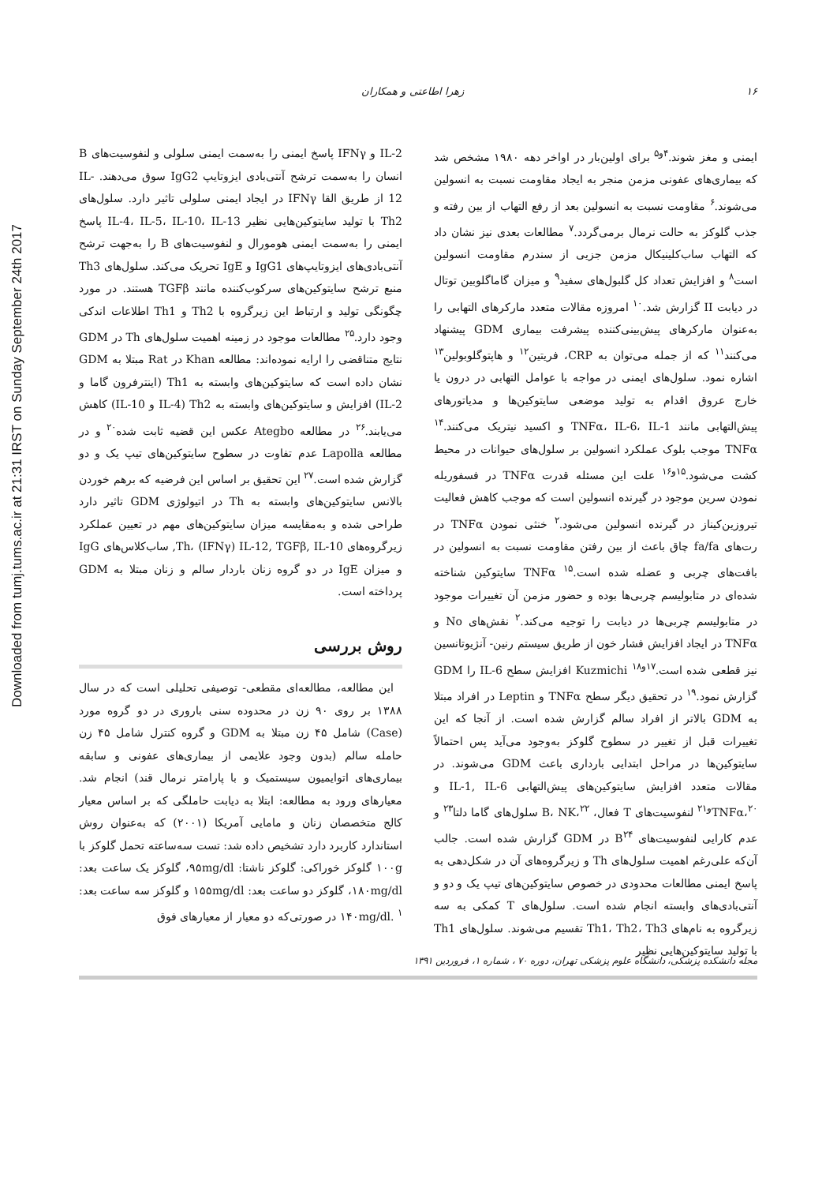Downloaded from tumj.tums.ac.ir at 21:31 IRST on Sunday September 24th 2017
۱۶ زهرا اطاعتی و همکاران
ایمنی و مغز شوند.<sup>۴و۵</sup> برای اولین‌بار در اواخر دهه ۱۹۸۰ مشخص شد که بیماری‌های عفونی مزمن منجر به ایجاد مقاومت نسبت به انسولین می‌شوند.<sup>۶</sup> مقاومت نسبت به انسولین بعد از رفع التهاب از بین رفته و جذب گلوکز به حالت نرمال برمی‌گردد.<sup>۷</sup> مطالعات بعدی نیز نشان داد که التهاب ساب‌کلینیکال مزمن جزیی از سندرم مقاومت انسولین است<sup>۸</sup> و افزایش تعداد کل گلبول‌های سفید<sup>۹</sup> و میزان گاماگلوبین توتال در دیابت II گزارش شد.<sup>۱۰</sup> امروزه مقالات متعدد مارکرهای التهابی را به‌عنوان مارکرهای پیش‌بینی‌کننده پیشرفت بیماری GDM پیشنهاد می‌کنند<sup>۱۱</sup> که از جمله می‌توان به CRP، فریتین<sup>۱۲</sup> و هاپتوگلوبولین<sup>۱۳</sup> اشاره نمود. سلول‌های ایمنی در مواجه با عوامل التهابی در درون یا خارج عروق اقدام به تولید موضعی سایتوکین‌ها و مدیاتورهای پیش‌التهابی مانند TNFα، IL-6، IL-1 و اکسید نیتریک می‌کنند.<sup>۱۴</sup> TNFα موجب بلوک عملکرد انسولین بر سلول‌های حیوانات در محیط کشت می‌شود.<sup>۱۵و۱۶</sup> علت این مسئله قدرت TNFα در فسفوریله نمودن سرین موجود در گیرنده انسولین است که موجب کاهش فعالیت تیروزین‌کیناز در گیرنده انسولین می‌شود.<sup>۲</sup> خنثی نمودن TNFα در رت‌های fa/fa چاق باعث از بین رفتن مقاومت نسبت به انسولین در بافت‌های چربی و عضله شده است.<sup>۱۵</sup> TNFα سایتوکین شناخته شده‌ای در متابولیسم چربی‌ها بوده و حضور مزمن آن تغییرات موجود در متابولیسم چربی‌ها در دیابت را توجیه می‌کند.<sup>۲</sup> نقش‌های No و TNFα در ایجاد افزایش فشار خون از طریق سیستم رنین- آنژیوتانسین نیز قطعی شده است.<sup>۱۷و۱۸</sup> Kuzmichi افزایش سطح IL-6 را GDM گزارش نمود.<sup>۱۹</sup> در تحقیق دیگر سطح TNFα و Leptin در افراد مبتلا به GDM بالاتر از افراد سالم گزارش شده است. از آنجا که این تغییرات قبل از تغییر در سطوح گلوکز به‌وجود می‌آید پس احتمالاً سایتوکین‌ها در مراحل ابتدایی بارداری باعث GDM می‌شوند. در مقالات متعدد افزایش سایتوکین‌های پیش‌التهابی IL-1, IL-6 و TNFα،<sup>۲۰و۲۱</sup> لنفوسیت‌های T فعال، B، NK،<sup>۲۲</sup> سلول‌های گاما دلتا<sup>۲۳</sup> و عدم کارایی لنفوسیت‌های B<sup>۲۴</sup> در GDM گزارش شده است. جالب آن‌که علی‌رغم اهمیت سلول‌های Th و زیرگروه‌های آن در شکل‌دهی به پاسخ ایمنی مطالعات محدودی در خصوص سایتوکین‌های تیپ یک و دو و آنتی‌بادی‌های وابسته انجام شده است. سلول‌های T کمکی به سه زیرگروه به نام‌های Th1، Th2، Th3 تقسیم می‌شوند. سلول‌های Th1 با تولید سایتوکین‌هایی نظیر
IL-2 و IFNγ پاسخ ایمنی را به‌سمت ایمنی سلولی و لنفوسیت‌های B انسان را به‌سمت ترشح آنتی‌بادی ایزوتایپ IgG2 سوق می‌دهند. IL-12 از طریق القا IFNγ در ایجاد ایمنی سلولی تاثیر دارد. سلول‌های Th2 با تولید سایتوکین‌هایی نظیر IL-4، IL-5، IL-10، IL-13 پاسخ ایمنی را به‌سمت ایمنی هومورال و لنفوسیت‌های B را به‌جهت ترشح آنتی‌بادی‌های ایزوتایپ‌های IgG1 و IgE تحریک می‌کند. سلول‌های Th3 منبع ترشح سایتوکین‌های سرکوب‌کننده مانند TGFβ هستند. در مورد چگونگی تولید و ارتباط این زیرگروه با Th2 و Th1 اطلاعات اندکی وجود دارد.<sup>۲۵</sup> مطالعات موجود در زمینه اهمیت سلول‌های Th در GDM نتایج متناقضی را ارایه نموده‌اند: مطالعه Khan در Rat مبتلا به GDM نشان داده است که سایتوکین‌های وابسته به Th1 (اینترفرون گاما و IL-2) افزایش و سایتوکین‌های وابسته به Th2 (IL-4 و IL-10) کاهش می‌یابند.<sup>۲۶</sup> در مطالعه Ategbo عکس این قضیه ثابت شده<sup>۲۰</sup> و در مطالعه Lapolla عدم تفاوت در سطوح سایتوکین‌های تیپ یک و دو گزارش شده است.<sup>۲۷</sup> این تحقیق بر اساس این فرضیه که برهم خوردن بالانس سایتوکین‌های وابسته به Th در اتیولوژی GDM تاثیر دارد طراحی شده و به‌مقایسه میزان سایتوکین‌های مهم در تعیین عملکرد زیرگروه‌های Th، (IFNγ) IL-12, TGFβ, IL-10, ساب‌کلاس‌های IgG و میزان IgE در دو گروه زنان باردار سالم و زنان مبتلا به GDM پرداخته است.
روش بررسی
این مطالعه، مطالعه‌ای مقطعی- توصیفی تحلیلی است که در سال ۱۳۸۸ بر روی ۹۰ زن در محدوده سنی باروری در دو گروه مورد (Case) شامل ۴۵ زن مبتلا به GDM و گروه کنترل شامل ۴۵ زن حامله سالم (بدون وجود علایمی از بیماری‌های عفونی و سابقه بیماری‌های اتوایمیون سیستمیک و با پارامتر نرمال قند) انجام شد. معیارهای ورود به مطالعه: ابتلا به دیابت حاملگی که بر اساس معیار کالج متخصصان زنان و مامایی آمریکا (۲۰۰۱) که به‌عنوان روش استاندارد کاربرد دارد تشخیص داده شد: تست سه‌ساعته تحمل گلوکز با ۱۰۰g گلوکز خوراکی: گلوکز ناشتا: ۹۵mg/dl، گلوکز یک ساعت بعد: ۱۸۰mg/dl، گلوکز دو ساعت بعد: ۱۵۵mg/dl و گلوکز سه ساعت بعد: ۱۴۰mg/dl. <sup>۱</sup> در صورتی‌که دو معیار از معیارهای فوق
مجله دانشکده پزشکی، دانشگاه علوم پزشکی تهران، دوره ۷۰ ، شماره ۱، فروردین ۱۳۹۱